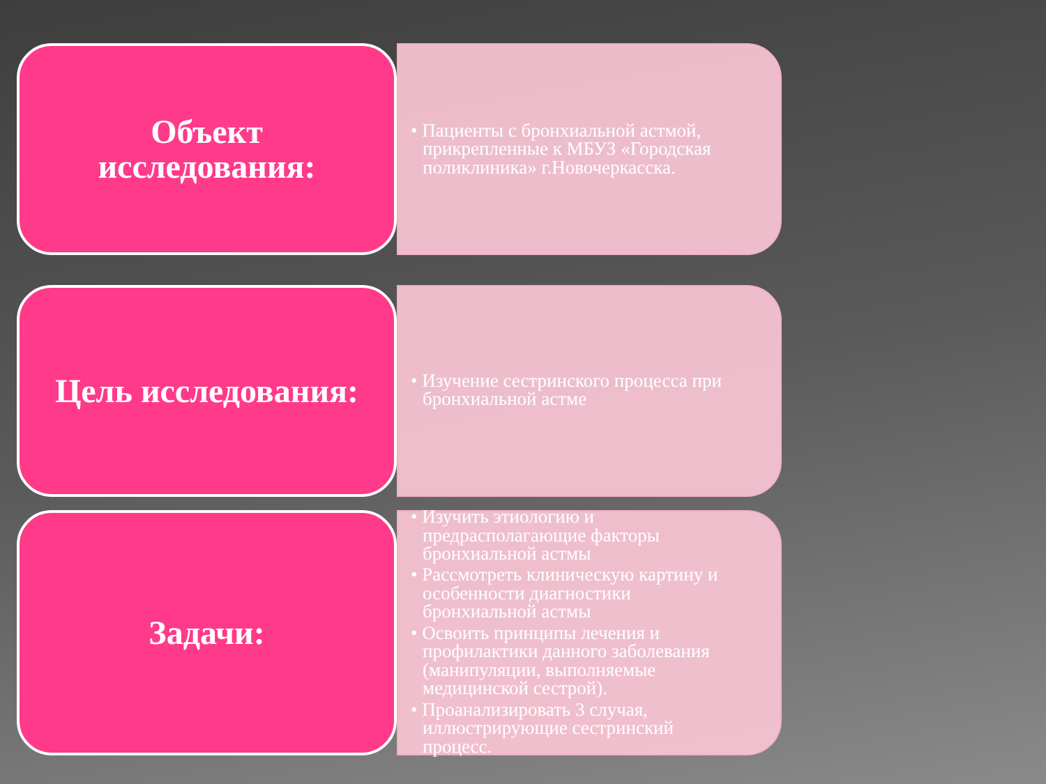Объект
исследования:
• Пациенты с бронхиальной астмой, прикрепленные к МБУЗ «Городская поликлиника» г.Новочеркасска.
Цель исследования:
• Изучение сестринского процесса при бронхиальной астме
Задачи:
• Изучить этиологию и предрасполагающие факторы бронхиальной астмы
• Рассмотреть клиническую картину и особенности диагностики бронхиальной астмы
• Освоить принципы лечения и профилактики данного заболевания (манипуляции, выполняемые медицинской сестрой).
• Проанализировать 3 случая, иллюстрирующие сестринский процесс.